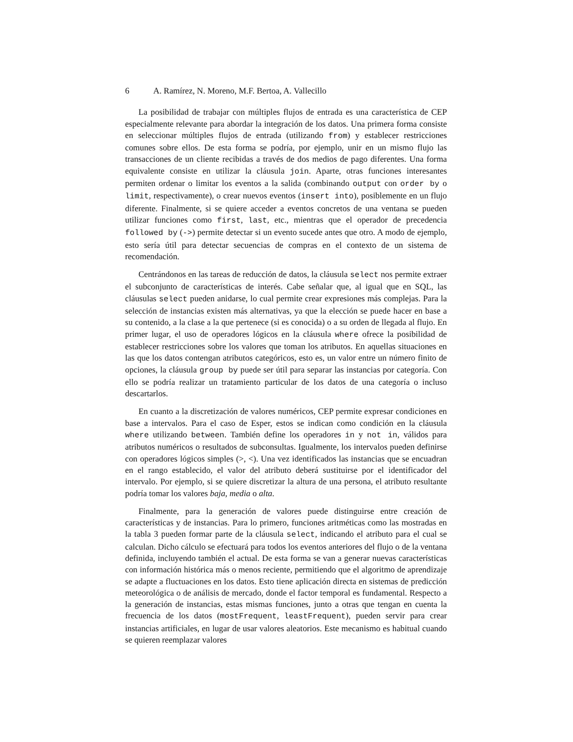6 A. Ramírez, N. Moreno, M.F. Bertoa, A. Vallecillo
La posibilidad de trabajar con múltiples flujos de entrada es una característica de CEP especialmente relevante para abordar la integración de los datos. Una primera forma consiste en seleccionar múltiples flujos de entrada (utilizando from) y establecer restricciones comunes sobre ellos. De esta forma se podría, por ejemplo, unir en un mismo flujo las transacciones de un cliente recibidas a través de dos medios de pago diferentes. Una forma equivalente consiste en utilizar la cláusula join. Aparte, otras funciones interesantes permiten ordenar o limitar los eventos a la salida (combinando output con order by o limit, respectivamente), o crear nuevos eventos (insert into), posiblemente en un flujo diferente. Finalmente, si se quiere acceder a eventos concretos de una ventana se pueden utilizar funciones como first, last, etc., mientras que el operador de precedencia followed by (->) permite detectar si un evento sucede antes que otro. A modo de ejemplo, esto sería útil para detectar secuencias de compras en el contexto de un sistema de recomendación.
Centrándonos en las tareas de reducción de datos, la cláusula select nos permite extraer el subconjunto de características de interés. Cabe señalar que, al igual que en SQL, las cláusulas select pueden anidarse, lo cual permite crear expresiones más complejas. Para la selección de instancias existen más alternativas, ya que la elección se puede hacer en base a su contenido, a la clase a la que pertenece (si es conocida) o a su orden de llegada al flujo. En primer lugar, el uso de operadores lógicos en la cláusula where ofrece la posibilidad de establecer restricciones sobre los valores que toman los atributos. En aquellas situaciones en las que los datos contengan atributos categóricos, esto es, un valor entre un número finito de opciones, la cláusula group by puede ser útil para separar las instancias por categoría. Con ello se podría realizar un tratamiento particular de los datos de una categoría o incluso descartarlos.
En cuanto a la discretización de valores numéricos, CEP permite expresar condiciones en base a intervalos. Para el caso de Esper, estos se indican como condición en la cláusula where utilizando between. También define los operadores in y not in, válidos para atributos numéricos o resultados de subconsultas. Igualmente, los intervalos pueden definirse con operadores lógicos simples (>, <). Una vez identificados las instancias que se encuadran en el rango establecido, el valor del atributo deberá sustituirse por el identificador del intervalo. Por ejemplo, si se quiere discretizar la altura de una persona, el atributo resultante podría tomar los valores baja, media o alta.
Finalmente, para la generación de valores puede distinguirse entre creación de características y de instancias. Para lo primero, funciones aritméticas como las mostradas en la tabla 3 pueden formar parte de la cláusula select, indicando el atributo para el cual se calculan. Dicho cálculo se efectuará para todos los eventos anteriores del flujo o de la ventana definida, incluyendo también el actual. De esta forma se van a generar nuevas características con información histórica más o menos reciente, permitiendo que el algoritmo de aprendizaje se adapte a fluctuaciones en los datos. Esto tiene aplicación directa en sistemas de predicción meteorológica o de análisis de mercado, donde el factor temporal es fundamental. Respecto a la generación de instancias, estas mismas funciones, junto a otras que tengan en cuenta la frecuencia de los datos (mostFrequent, leastFrequent), pueden servir para crear instancias artificiales, en lugar de usar valores aleatorios. Este mecanismo es habitual cuando se quieren reemplazar valores